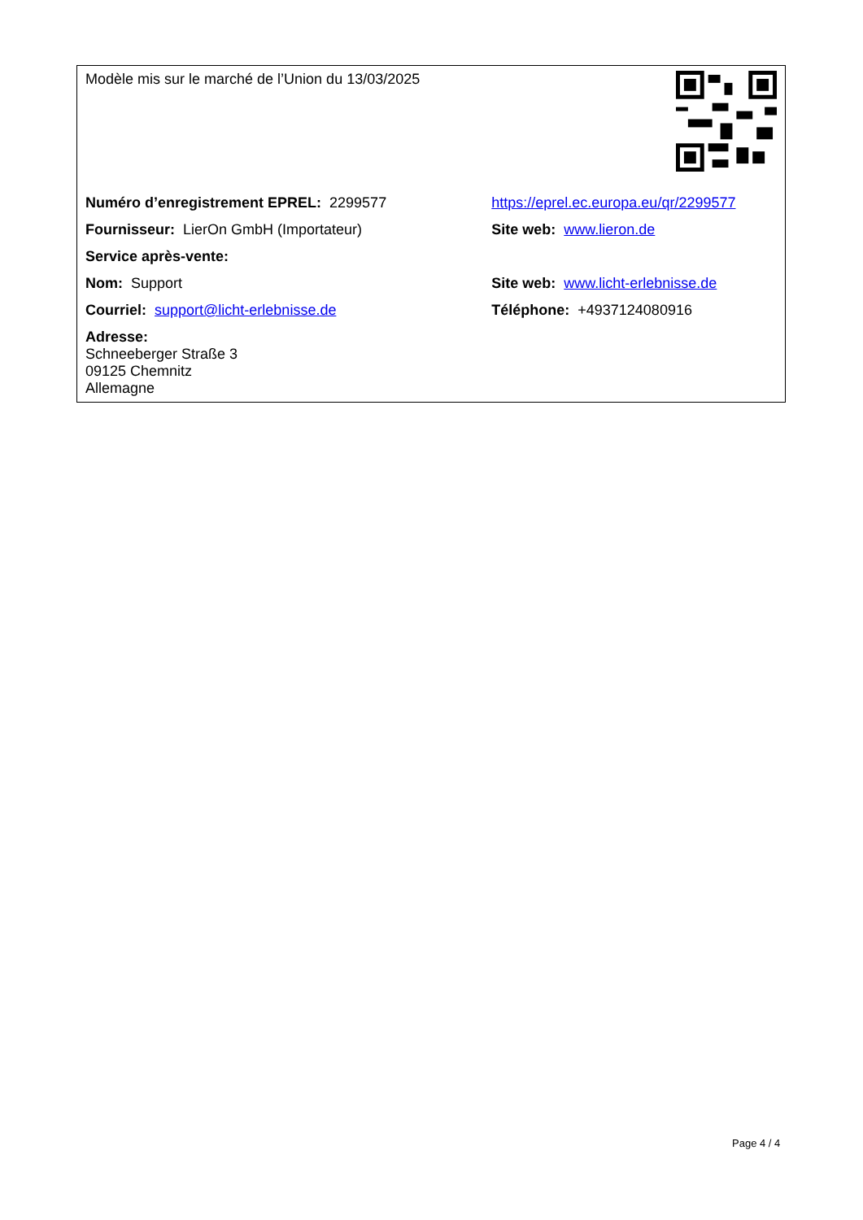| Modèle mis sur le marché de l’Union du 13/03/2025 | |
| Numéro d’enregistrement EPREL: 2299577 | https://eprel.ec.europa.eu/qr/2299577 |
| Fournisseur: LierOn GmbH (Importateur) | Site web: www.lieron.de |
| Service après-vente: | |
| Nom: Support | Site web: www.licht-erlebnisse.de |
| Courriel: support@licht-erlebnisse.de | Téléphone: +4937124080916 |
| Adresse: Schneeberger Straße 3 09125 Chemnitz Allemagne | |
Page 4 / 4